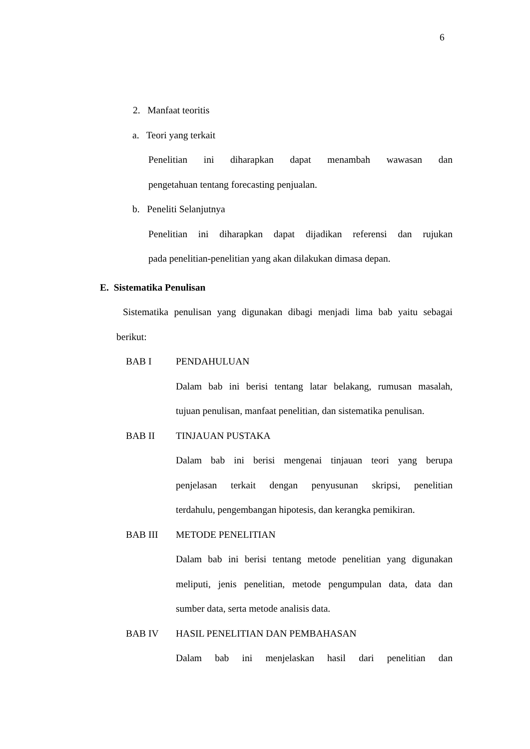6
2. Manfaat teoritis
a. Teori yang terkait
Penelitian ini diharapkan dapat menambah wawasan dan
pengetahuan tentang forecasting penjualan.
b. Peneliti Selanjutnya
Penelitian ini diharapkan dapat dijadikan referensi dan rujukan
pada penelitian-penelitian yang akan dilakukan dimasa depan.
E. Sistematika Penulisan
Sistematika penulisan yang digunakan dibagi menjadi lima bab yaitu sebagai
berikut:
BAB I PENDAHULUAN
Dalam bab ini berisi tentang latar belakang, rumusan masalah,
tujuan penulisan, manfaat penelitian, dan sistematika penulisan.
BAB II TINJAUAN PUSTAKA
Dalam bab ini berisi mengenai tinjauan teori yang berupa
penjelasan terkait dengan penyusunan skripsi, penelitian
terdahulu, pengembangan hipotesis, dan kerangka pemikiran.
BAB III METODE PENELITIAN
Dalam bab ini berisi tentang metode penelitian yang digunakan
meliputi, jenis penelitian, metode pengumpulan data, data dan
sumber data, serta metode analisis data.
BAB IV HASIL PENELITIAN DAN PEMBAHASAN
Dalam bab ini menjelaskan hasil dari penelitian dan